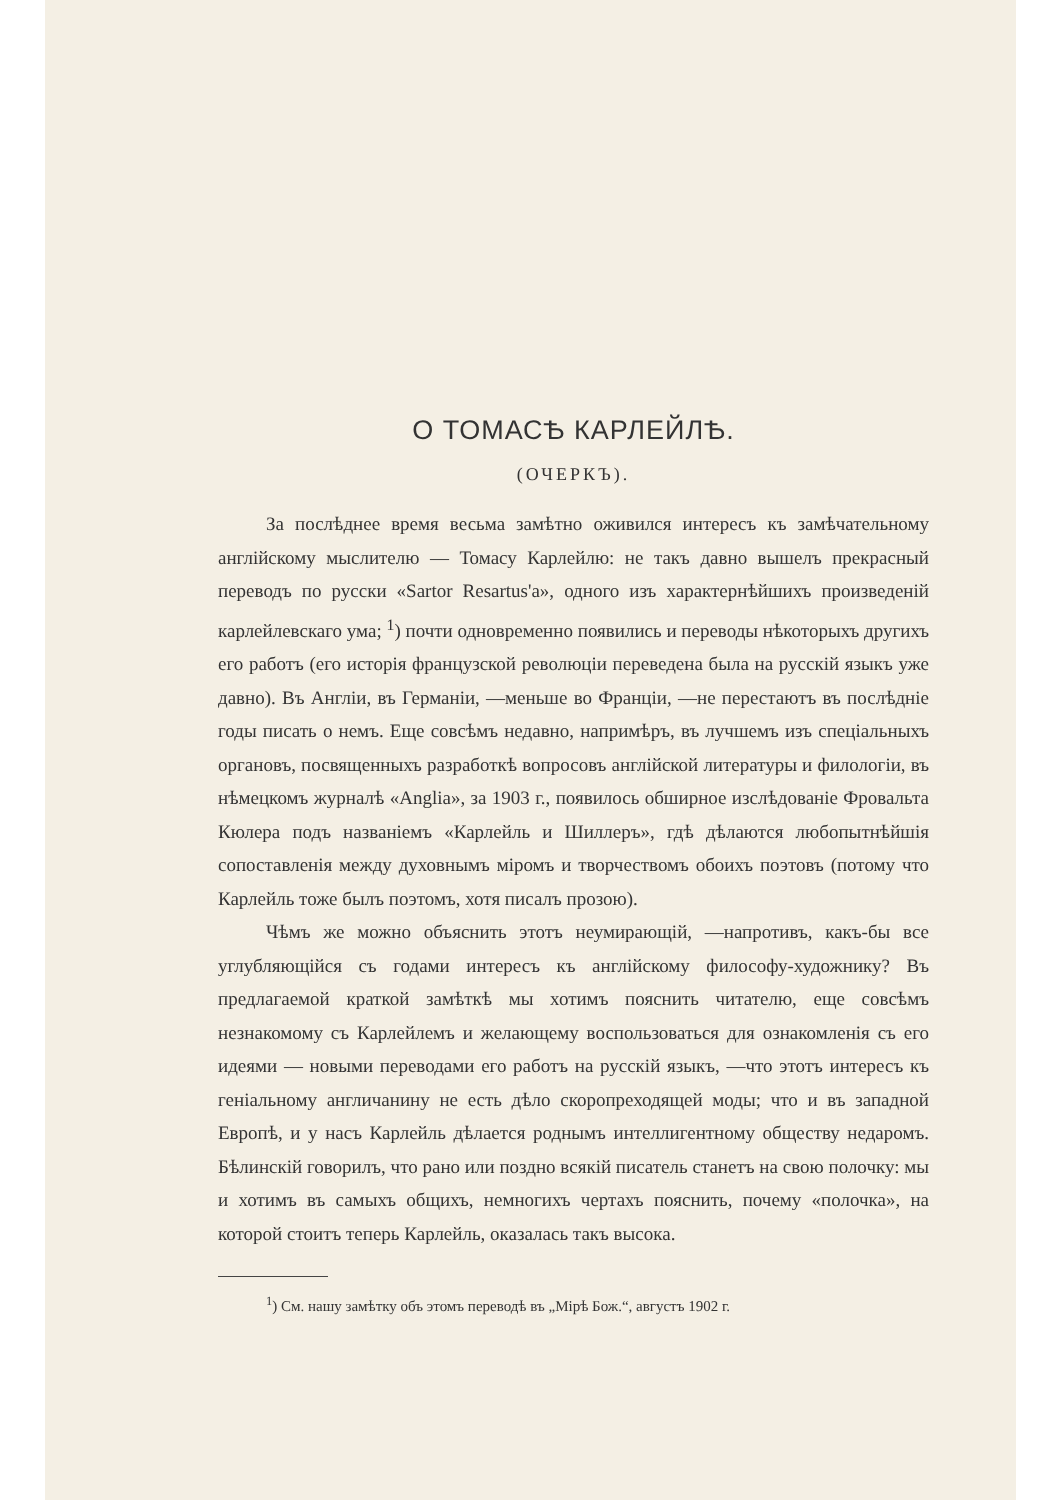О ТОМАСѢ КАРЛЕЙЛѢ.
(ОЧЕРКЪ).
За послѣднее время весьма замѣтно оживился интересъ къ замѣчательному англійскому мыслителю — Томасу Карлейлю: не такъ давно вышелъ прекрасный переводъ по русски «Sartor Resartus'a», одного изъ характернѣйшихъ произведеній карлейлевскаго ума; <sup>1</sup>) почти одновременно появились и переводы нѣкоторыхъ другихъ его работъ (его исторія французской революціи переведена была на русскій языкъ уже давно). Въ Англіи, въ Германіи, —меньше во Франціи, —не перестаютъ въ послѣдніе годы писать о немъ. Еще совсѣмъ недавно, напримѣръ, въ лучшемъ изъ спеціальныхъ органовъ, посвященныхъ разработкѣ вопросовъ англійской литературы и филологіи, въ нѣмецкомъ журналѣ «Anglia», за 1903 г., появилось обширное изслѣдованіе Фровальта Кюлера подъ названіемъ «Карлейль и Шиллеръ», гдѣ дѣлаются любопытнѣйшія сопоставленія между духовнымъ міромъ и творчествомъ обоихъ поэтовъ (потому что Карлейль тоже былъ поэтомъ, хотя писалъ прозою).
Чѣмъ же можно объяснить этотъ неумирающій, —напротивъ, какъ-бы все углубляющійся съ годами интересъ къ англійскому философу-художнику? Въ предлагаемой краткой замѣткѣ мы хотимъ пояснить читателю, еще совсѣмъ незнакомому съ Карлейлемъ и желающему воспользоваться для ознакомленія съ его идеями — новыми переводами его работъ на русскій языкъ, —что этотъ интересъ къ геніальному англичанину не есть дѣло скоропреходящей моды; что и въ западной Европѣ, и у насъ Карлейль дѣлается роднымъ интеллигентному обществу недаромъ. Бѣлинскій говорилъ, что рано или поздно всякій писатель станетъ на свою полочку: мы и хотимъ въ самыхъ общихъ, немногихъ чертахъ пояснить, почему «полочка», на которой стоитъ теперь Карлейль, оказалась такъ высока.
<sup>1</sup>) См. нашу замѣтку объ этомъ переводѣ въ „Мірѣ Бож.“, августъ 1902 г.